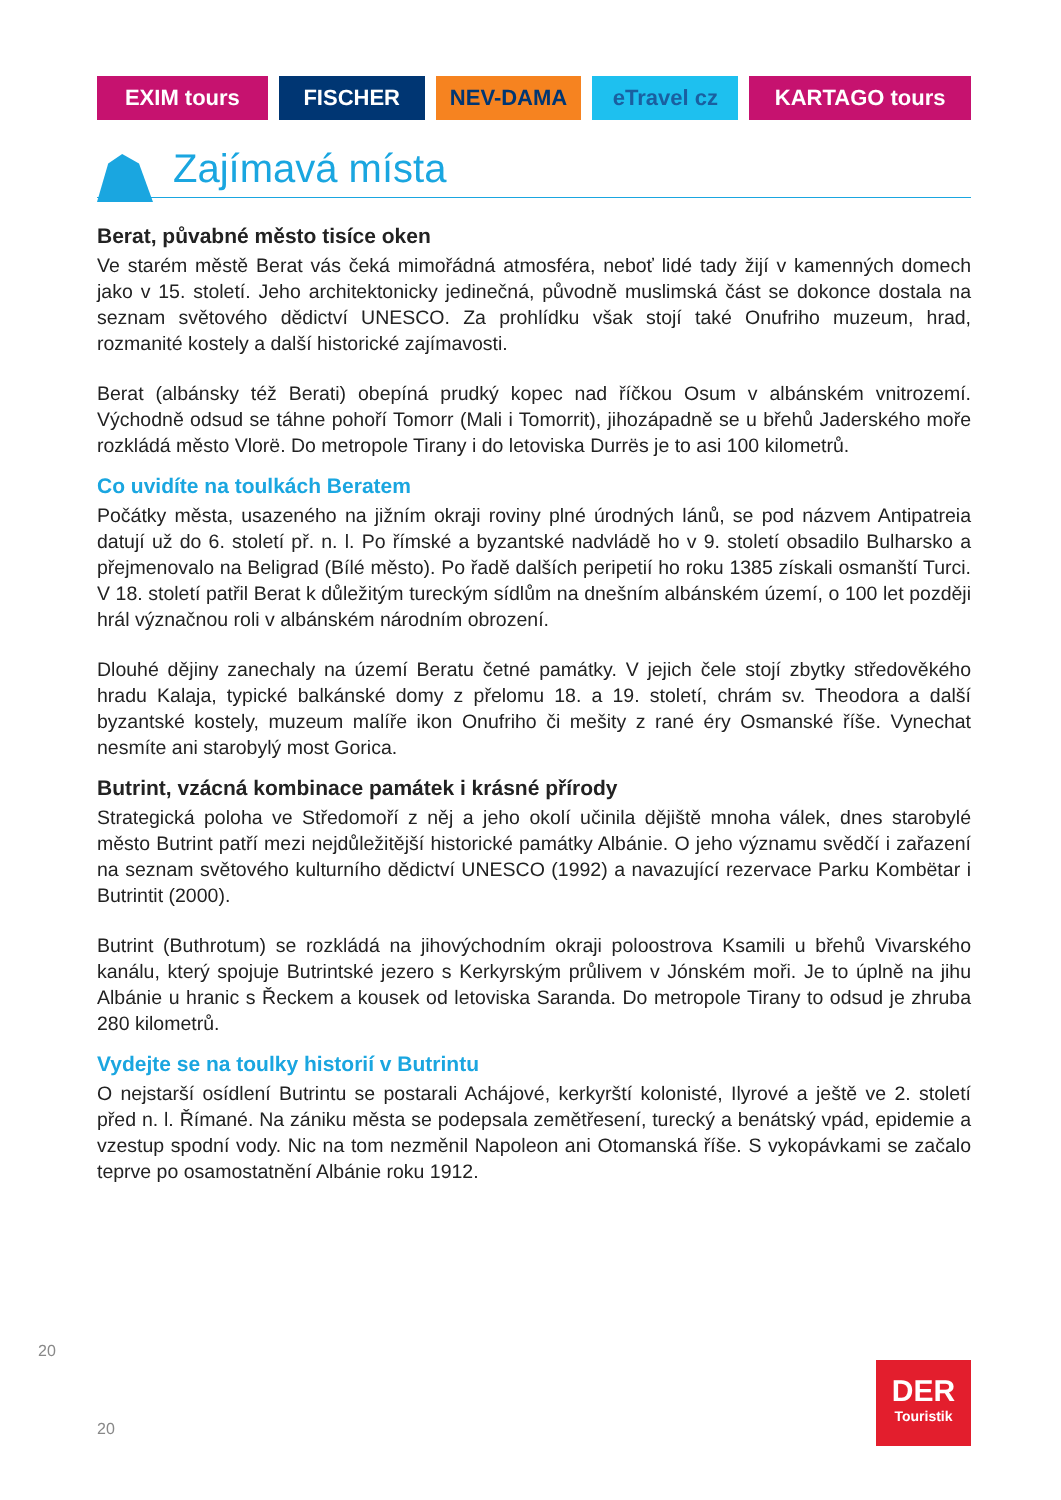EXIM tours FISCHER NEV-DAMA eTravel cz KARTAGO tours
Zajímavá místa
Berat, půvabné město tisíce oken
Ve starém městě Berat vás čeká mimořádná atmosféra, neboť lidé tady žijí v kamenných domech jako v 15. století. Jeho architektonicky jedinečná, původně muslimská část se dokonce dostala na seznam světového dědictví UNESCO. Za prohlídku však stojí také Onufriho muzeum, hrad, rozmanité kostely a další historické zajímavosti.
Berat (albánsky též Berati) obepíná prudký kopec nad říčkou Osum v albánském vnitrozemí. Východně odsud se táhne pohoří Tomorr (Mali i Tomorrit), jihozápadně se u břehů Jaderského moře rozkládá město Vlorë. Do metropole Tirany i do letoviska Durrës je to asi 100 kilometrů.
Co uvidíte na toulkách Beratem
Počátky města, usazeného na jižním okraji roviny plné úrodných lánů, se pod názvem Antipatreia datují už do 6. století př. n. l. Po římské a byzantské nadvládě ho v 9. století obsadilo Bulharsko a přejmenovalo na Beligrad (Bílé město). Po řadě dalších peripetií ho roku 1385 získali osmanští Turci. V 18. století patřil Berat k důležitým tureckým sídlům na dnešním albánském území, o 100 let později hrál význačnou roli v albánském národním obrození.
Dlouhé dějiny zanechaly na území Beratu četné památky. V jejich čele stojí zbytky středověkého hradu Kalaja, typické balkánské domy z přelomu 18. a 19. století, chrám sv. Theodora a další byzantské kostely, muzeum malíře ikon Onufriho či mešity z rané éry Osmanské říše. Vynechat nesmíte ani starobylý most Gorica.
Butrint, vzácná kombinace památek i krásné přírody
Strategická poloha ve Středomoří z něj a jeho okolí učinila dějiště mnoha válek, dnes starobylé město Butrint patří mezi nejdůležitější historické památky Albánie. O jeho významu svědčí i zařazení na seznam světového kulturního dědictví UNESCO (1992) a navazující rezervace Parku Kombëtar i Butrintit (2000).
Butrint (Buthrotum) se rozkládá na jihovýchodním okraji poloostrova Ksamili u břehů Vivarského kanálu, který spojuje Butrintské jezero s Kerkyrským průlivem v Jónském moři. Je to úplně na jihu Albánie u hranic s Řeckem a kousek od letoviska Saranda. Do metropole Tirany to odsud je zhruba 280 kilometrů.
Vydejte se na toulky historií v Butrintu
O nejstarší osídlení Butrintu se postarali Achájové, kerkyrští kolonisté, Ilyrové a ještě ve 2. století před n. l. Římané. Na zániku města se podepsala zemětřesení, turecký a benátský vpád, epidemie a vzestup spodní vody. Nic na tom nezměnil Napoleon ani Otomanská říše. S vykopávkami se začalo teprve po osamostatnění Albánie roku 1912.
20
DER
Touristik
20